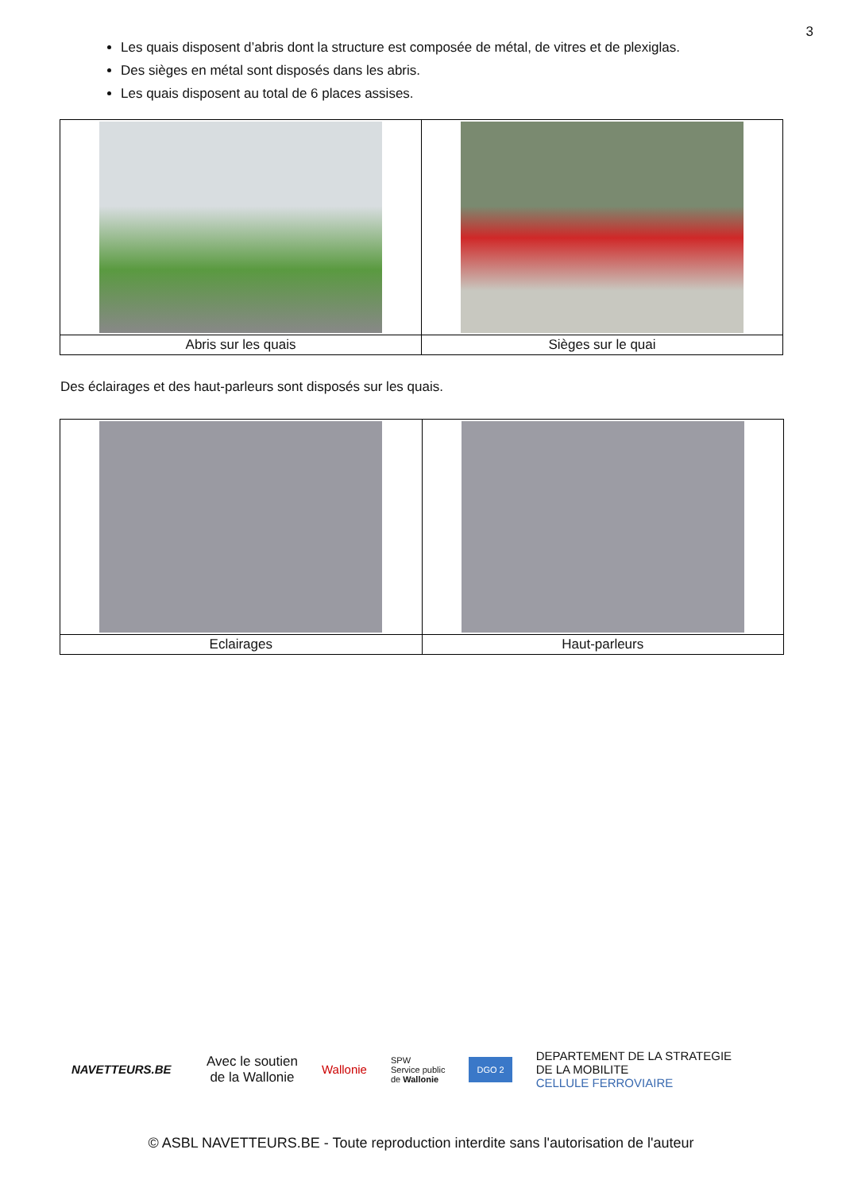3
Les quais disposent d’abris dont la structure est composée de métal, de vitres et de plexiglas.
Des sièges en métal sont disposés dans les abris.
Les quais disposent au total de 6 places assises.
| Abris sur les quais | Sièges sur le quai |
Des éclairages et des haut-parleurs sont disposés sur les quais.
| Eclairages | Haut-parleurs |
NAVETTEURS.BE
Avec le soutien
de la Wallonie
Wallonie
SPW
Service public
de Wallonie
DGO 2
DEPARTEMENT DE LA STRATEGIE
DE LA MOBILITE
CELLULE FERROVIAIRE
© ASBL NAVETTEURS.BE - Toute reproduction interdite sans l'autorisation de l'auteur